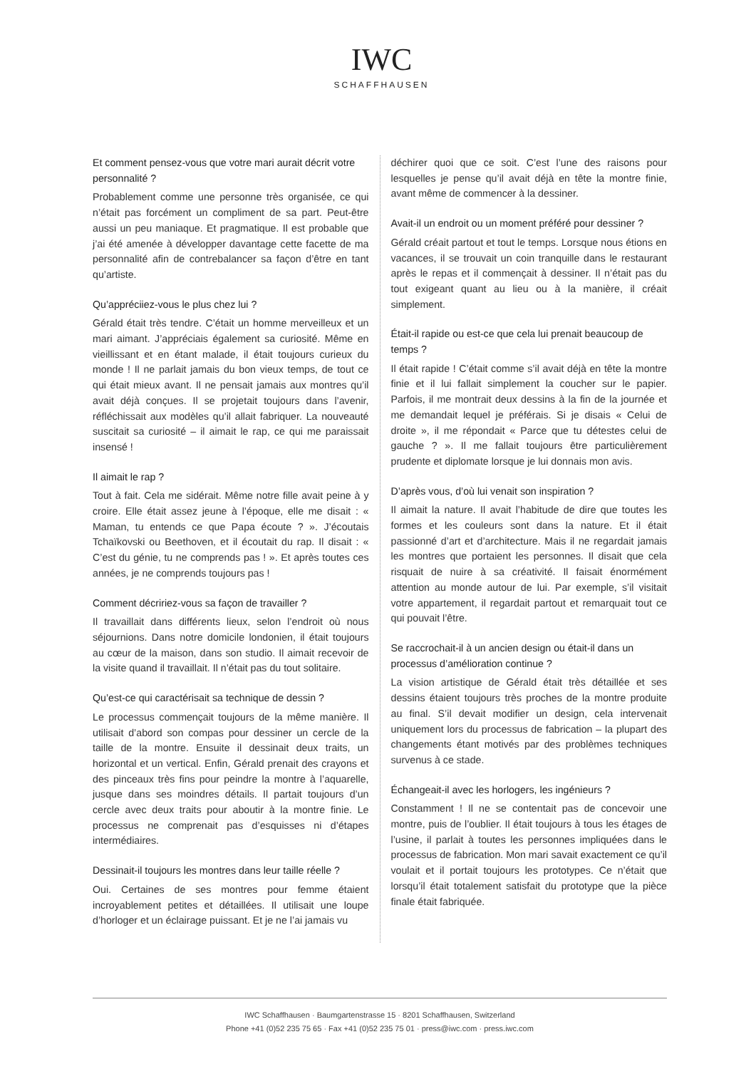IWC
SCHAFFHAUSEN
Et comment pensez-vous que votre mari aurait décrit votre personnalité ?
Probablement comme une personne très organisée, ce qui n’était pas forcément un compliment de sa part. Peut-être aussi un peu maniaque. Et pragmatique. Il est probable que j’ai été amenée à développer davantage cette facette de ma personnalité afin de contrebalancer sa façon d’être en tant qu’artiste.
Qu’appréciiez-vous le plus chez lui ?
Gérald était très tendre. C’était un homme merveilleux et un mari aimant. J’appréciais également sa curiosité. Même en vieillissant et en étant malade, il était toujours curieux du monde ! Il ne parlait jamais du bon vieux temps, de tout ce qui était mieux avant. Il ne pensait jamais aux montres qu’il avait déjà conçues. Il se projetait toujours dans l’avenir, réfléchissait aux modèles qu’il allait fabriquer. La nouveauté suscitait sa curiosité – il aimait le rap, ce qui me paraissait insensé !
Il aimait le rap ?
Tout à fait. Cela me sidérait. Même notre fille avait peine à y croire. Elle était assez jeune à l’époque, elle me disait : « Maman, tu entends ce que Papa écoute ? ». J’écoutais Tchaïkovski ou Beethoven, et il écoutait du rap. Il disait : « C’est du génie, tu ne comprends pas ! ». Et après toutes ces années, je ne comprends toujours pas !
Comment décririez-vous sa façon de travailler ?
Il travaillait dans différents lieux, selon l’endroit où nous séjournions. Dans notre domicile londonien, il était toujours au cœur de la maison, dans son studio. Il aimait recevoir de la visite quand il travaillait. Il n’était pas du tout solitaire.
Qu’est-ce qui caractérisait sa technique de dessin ?
Le processus commençait toujours de la même manière. Il utilisait d’abord son compas pour dessiner un cercle de la taille de la montre. Ensuite il dessinait deux traits, un horizontal et un vertical. Enfin, Gérald prenait des crayons et des pinceaux très fins pour peindre la montre à l’aquarelle, jusque dans ses moindres détails. Il partait toujours d’un cercle avec deux traits pour aboutir à la montre finie. Le processus ne comprenait pas d’esquisses ni d’étapes intermédiaires.
Dessinait-il toujours les montres dans leur taille réelle ?
Oui. Certaines de ses montres pour femme étaient incroyablement petites et détaillées. Il utilisait une loupe d’horloger et un éclairage puissant. Et je ne l’ai jamais vu
déchirer quoi que ce soit. C’est l’une des raisons pour lesquelles je pense qu’il avait déjà en tête la montre finie, avant même de commencer à la dessiner.
Avait-il un endroit ou un moment préféré pour dessiner ?
Gérald créait partout et tout le temps. Lorsque nous étions en vacances, il se trouvait un coin tranquille dans le restaurant après le repas et il commençait à dessiner. Il n’était pas du tout exigeant quant au lieu ou à la manière, il créait simplement.
Était-il rapide ou est-ce que cela lui prenait beaucoup de temps ?
Il était rapide ! C’était comme s’il avait déjà en tête la montre finie et il lui fallait simplement la coucher sur le papier. Parfois, il me montrait deux dessins à la fin de la journée et me demandait lequel je préférais. Si je disais « Celui de droite », il me répondait « Parce que tu détestes celui de gauche ? ». Il me fallait toujours être particulièrement prudente et diplomate lorsque je lui donnais mon avis.
D’après vous, d’où lui venait son inspiration ?
Il aimait la nature. Il avait l’habitude de dire que toutes les formes et les couleurs sont dans la nature. Et il était passionné d’art et d’architecture. Mais il ne regardait jamais les montres que portaient les personnes. Il disait que cela risquait de nuire à sa créativité. Il faisait énormément attention au monde autour de lui. Par exemple, s’il visitait votre appartement, il regardait partout et remarquait tout ce qui pouvait l’être.
Se raccrochait-il à un ancien design ou était-il dans un processus d’amélioration continue ?
La vision artistique de Gérald était très détaillée et ses dessins étaient toujours très proches de la montre produite au final. S’il devait modifier un design, cela intervenait uniquement lors du processus de fabrication – la plupart des changements étant motivés par des problèmes techniques survenus à ce stade.
Échangeait-il avec les horlogers, les ingénieurs ?
Constamment ! Il ne se contentait pas de concevoir une montre, puis de l’oublier. Il était toujours à tous les étages de l’usine, il parlait à toutes les personnes impliquées dans le processus de fabrication. Mon mari savait exactement ce qu’il voulait et il portait toujours les prototypes. Ce n’était que lorsqu’il était totalement satisfait du prototype que la pièce finale était fabriquée.
IWC Schaffhausen · Baumgartenstrasse 15 · 8201 Schaffhausen, Switzerland
Phone +41 (0)52 235 75 65 · Fax +41 (0)52 235 75 01 · press@iwc.com · press.iwc.com